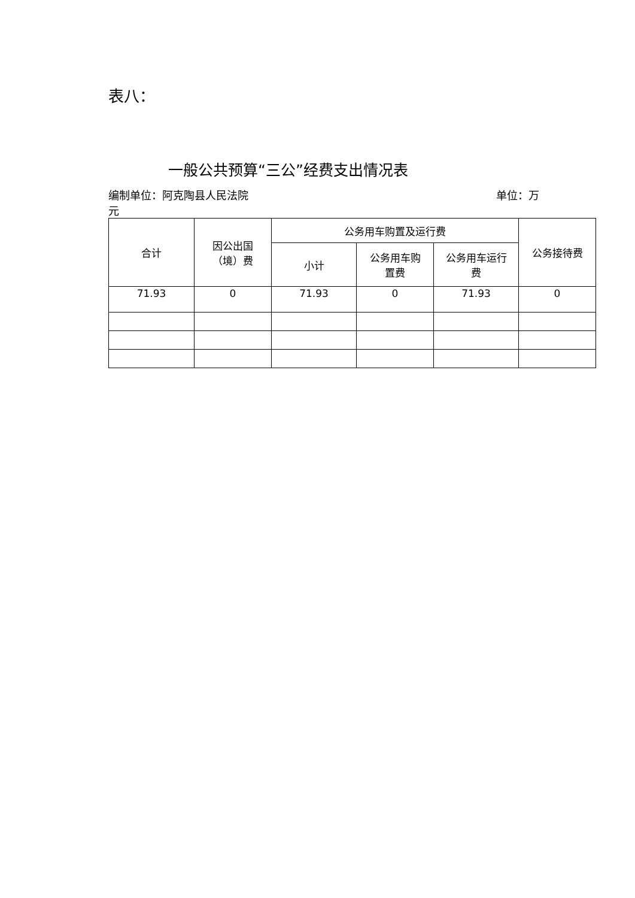表八：
一般公共预算“三公”经费支出情况表
编制单位：阿克陶县人民法院 单位：万
元
| 合计 | 因公出国 （境）费 | 公务用车购置及运行费 | | | 公务接待费 |
| --- | --- | --- | --- | --- | --- |
| | | 小计 | 公务用车购 置费 | 公务用车运行 费 | |
| 71.93 | 0 | 71.93 | 0 | 71.93 | 0 |